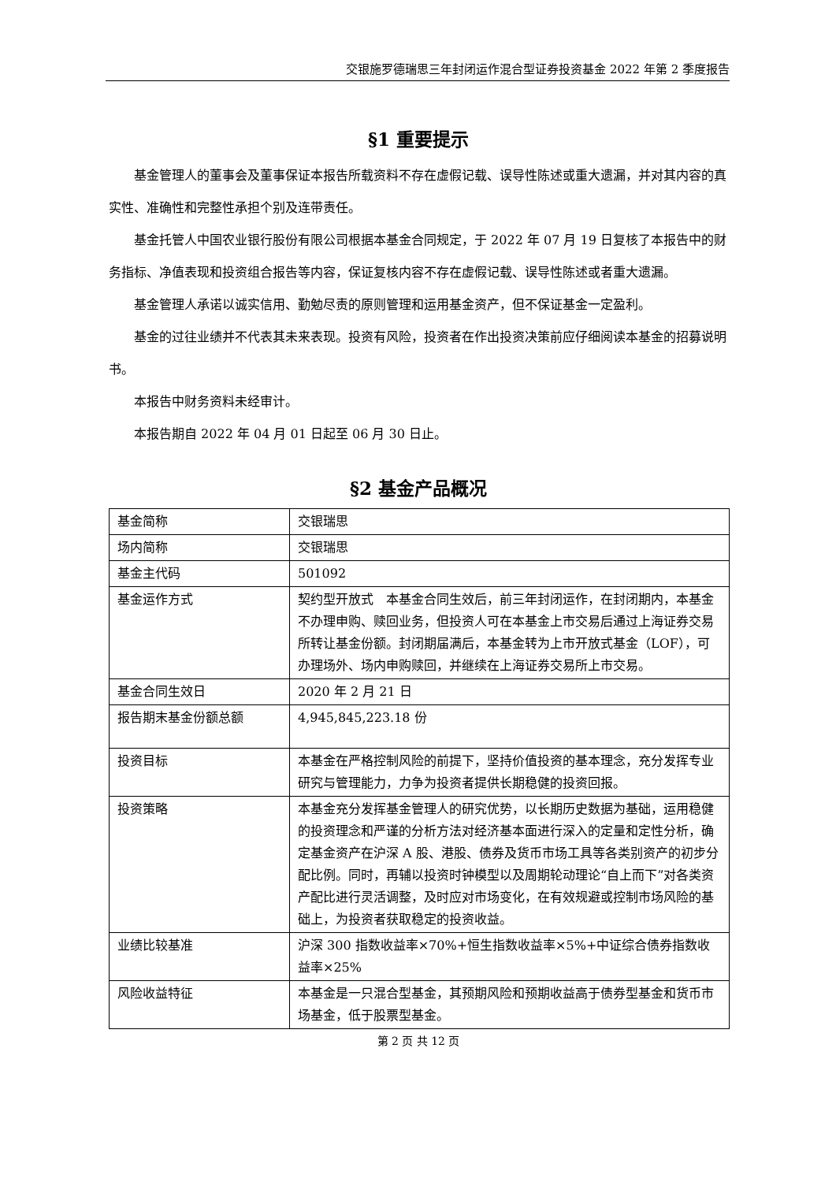交银施罗德瑞思三年封闭运作混合型证券投资基金 2022 年第 2 季度报告
§1 重要提示
基金管理人的董事会及董事保证本报告所载资料不存在虚假记载、误导性陈述或重大遗漏，并对其内容的真实性、准确性和完整性承担个别及连带责任。
基金托管人中国农业银行股份有限公司根据本基金合同规定，于 2022 年 07 月 19 日复核了本报告中的财务指标、净值表现和投资组合报告等内容，保证复核内容不存在虚假记载、误导性陈述或者重大遗漏。
基金管理人承诺以诚实信用、勤勉尽责的原则管理和运用基金资产，但不保证基金一定盈利。
基金的过往业绩并不代表其未来表现。投资有风险，投资者在作出投资决策前应仔细阅读本基金的招募说明书。
本报告中财务资料未经审计。
本报告期自 2022 年 04 月 01 日起至 06 月 30 日止。
§2 基金产品概况
| 基金简称 | 交银瑞思 |
| 场内简称 | 交银瑞思 |
| 基金主代码 | 501092 |
| 基金运作方式 | 契约型开放式 本基金合同生效后，前三年封闭运作，在封闭期内，本基金不办理申购、赎回业务，但投资人可在本基金上市交易后通过上海证券交易所转让基金份额。封闭期届满后，本基金转为上市开放式基金（LOF），可办理场外、场内申购赎回，并继续在上海证券交易所上市交易。 |
| 基金合同生效日 | 2020 年 2 月 21 日 |
| 报告期末基金份额总额 | 4,945,845,223.18 份 |
| 投资目标 | 本基金在严格控制风险的前提下，坚持价值投资的基本理念，充分发挥专业研究与管理能力，力争为投资者提供长期稳健的投资回报。 |
| 投资策略 | 本基金充分发挥基金管理人的研究优势，以长期历史数据为基础，运用稳健的投资理念和严谨的分析方法对经济基本面进行深入的定量和定性分析，确定基金资产在沪深 A 股、港股、债券及货币市场工具等各类别资产的初步分配比例。同时，再辅以投资时钟模型以及周期轮动理论“自上而下”对各类资产配比进行灵活调整，及时应对市场变化，在有效规避或控制市场风险的基础上，为投资者获取稳定的投资收益。 |
| 业绩比较基准 | 沪深 300 指数收益率×70%+恒生指数收益率×5%+中证综合债券指数收益率×25% |
| 风险收益特征 | 本基金是一只混合型基金，其预期风险和预期收益高于债券型基金和货币市场基金，低于股票型基金。 |
第 2 页 共 12 页